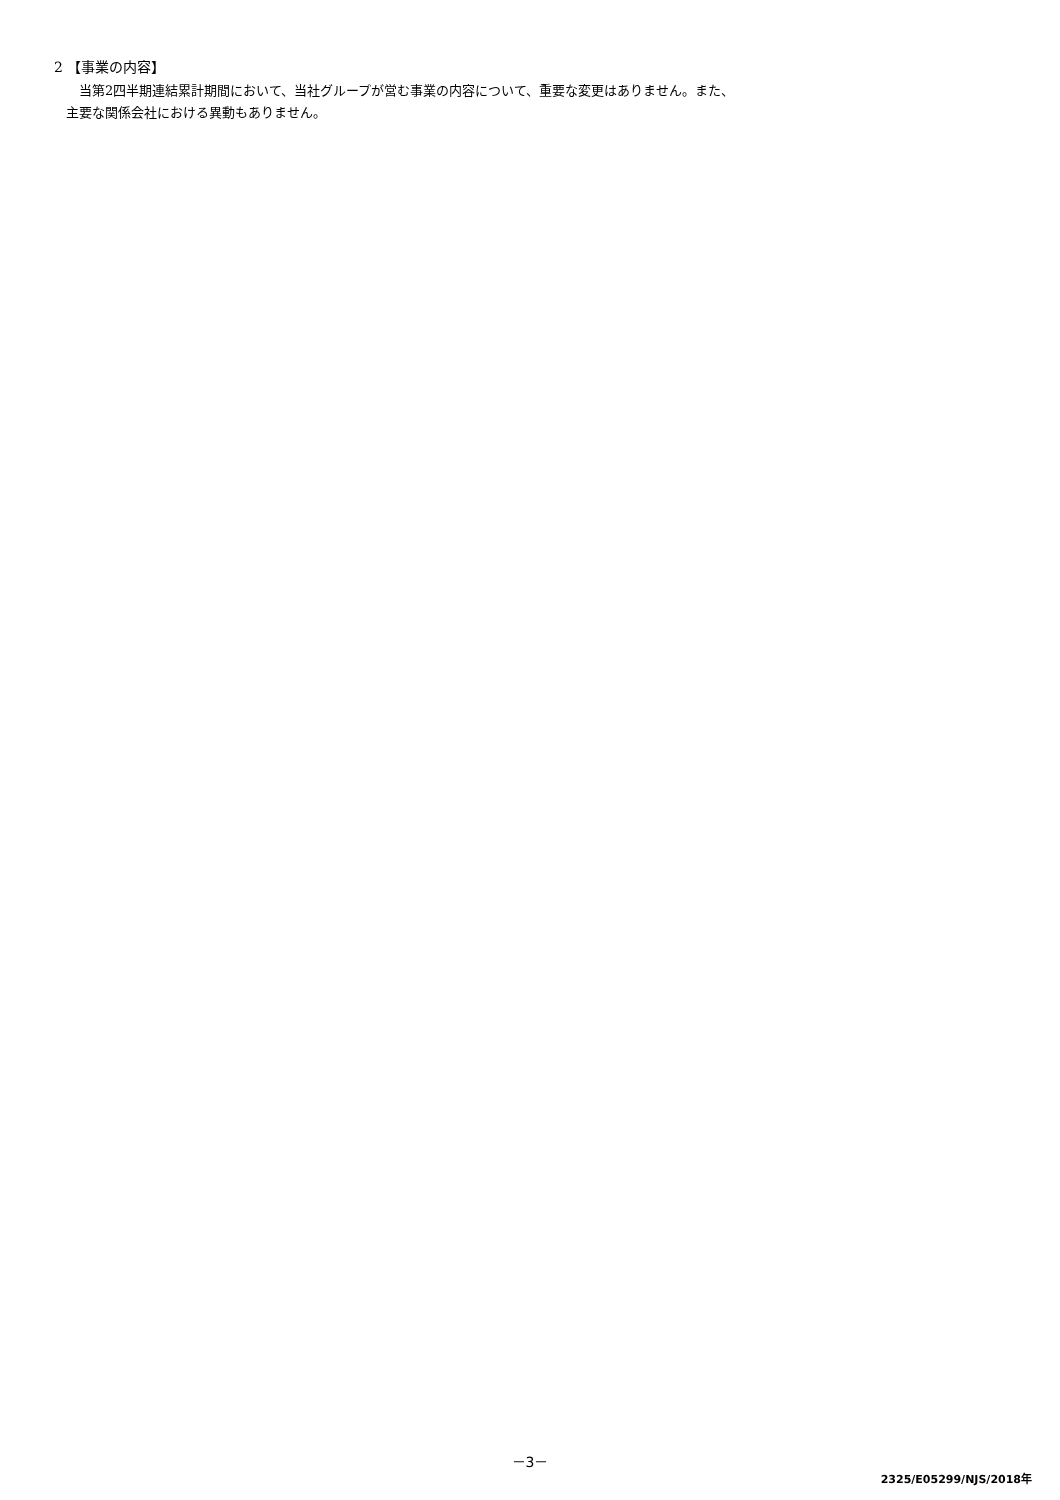2 【事業の内容】
当第2四半期連結累計期間において、当社グループが営む事業の内容について、重要な変更はありません。また、
主要な関係会社における異動もありません。
－3－
2325/E05299/NJS/2018年